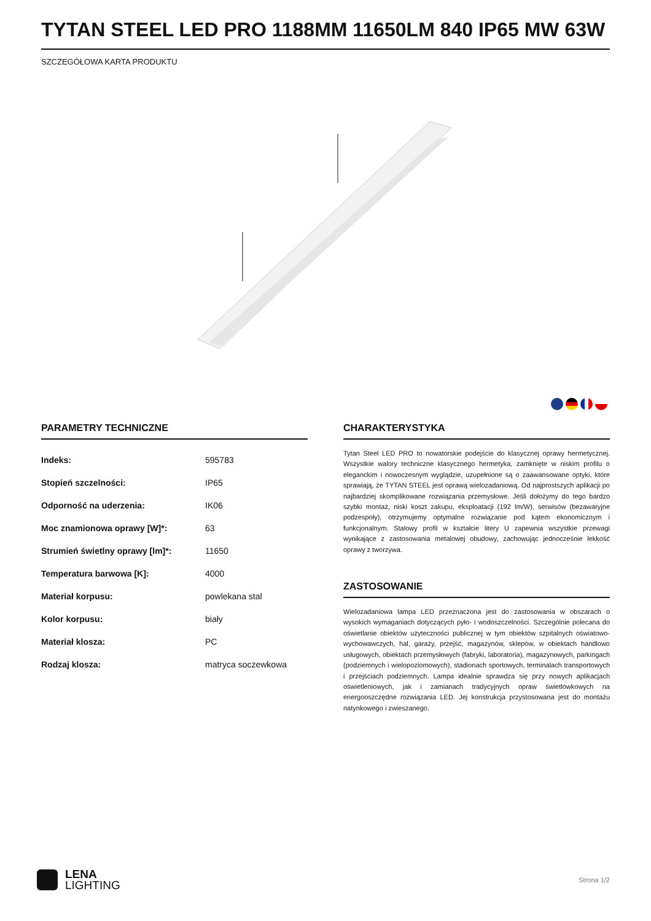TYTAN STEEL LED PRO 1188MM 11650LM 840 IP65 MW 63W
SZCZEGÓŁOWA KARTA PRODUKTU
PARAMETRY TECHNICZNE
| Indeks: | 595783 |
| Stopień szczelności: | IP65 |
| Odporność na uderzenia: | IK06 |
| Moc znamionowa oprawy [W]*: | 63 |
| Strumień świetlny oprawy [lm]*: | 11650 |
| Temperatura barwowa [K]: | 4000 |
| Materiał korpusu: | powlekana stal |
| Kolor korpusu: | biały |
| Materiał klosza: | PC |
| Rodzaj klosza: | matryca soczewkowa |
CHARAKTERYSTYKA
Tytan Steel LED PRO to nowatorskie podejście do klasycznej oprawy hermetycznej. Wszystkie walory techniczne klasycznego hermetyka, zamknięte w niskim profilu o eleganckim i nowoczesnym wyglądzie, uzupełnione są o zaawansowane optyki, które sprawiają, że TYTAN STEEL jest oprawą wielozadaniową. Od najprostszych aplikacji po najbardziej skomplikowane rozwiązania przemysłowe. Jeśli dołożymy do tego bardzo szybki montaż, niski koszt zakupu, eksploatacji (192 lm/W), serwisów (bezawaryjne podzespoły), otrzymujemy optymalne rozwiązanie pod kątem ekonomicznym i funkcjonalnym. Stalowy profil w kształcie litery U zapewnia wszystkie przewagi wynikające z zastosowania metalowej obudowy, zachowując jednocześnie lekkość oprawy z tworzywa.
ZASTOSOWANIE
Wielozadaniowa lampa LED przeznaczona jest do zastosowania w obszarach o wysokich wymaganiach dotyczących pyło- i wodoszczelności. Szczególnie polecana do oświetlanie obiektów użyteczności publicznej w tym obiektów szpitalnych oświatowo-wychowawczych, hal, garaży, przejść, magazynów, sklepów, w obiektach handlowo usługowych, obiektach przemysłowych (fabryki, laboratoria), magazynowych, parkingach (podziemnych i wielopoziomowych), stadionach sportowych, terminalach transportowych i przejściach podziemnych. Lampa idealnie sprawdza się przy nowych aplikacjach oświetleniowych, jak i zamianach tradycyjnych opraw świetlówkowych na energooszczędne rozwiązania LED. Jej konstrukcja przystosowana jest do montażu natynkowego i zwieszanego.
LENA
LIGHTING
Strona 1/2